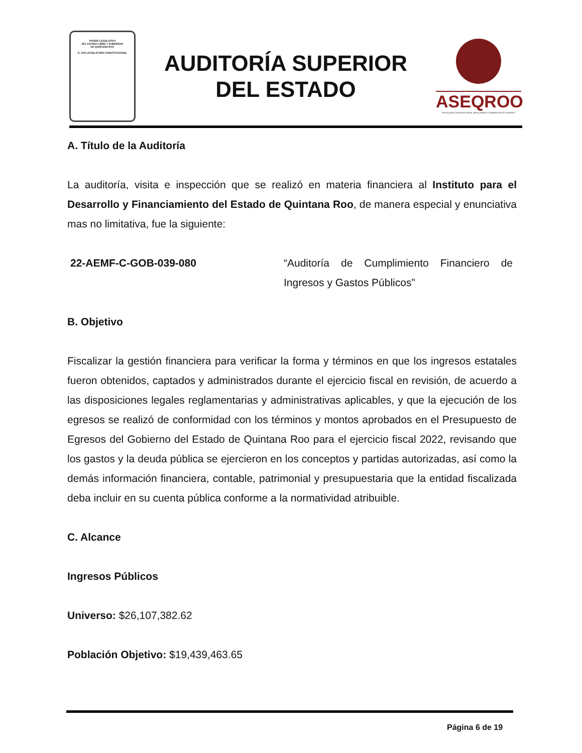PODER LEGISLATIVO
DEL ESTADO LIBRE Y SOBERANO
DE QUINTANA ROO
H. XVII LEGISLATURA CONSTITUCIONAL
AUDITORÍA SUPERIOR
DEL ESTADO
ASEQROO
"FISCALIZAR CON EXCELENCIA, IMPULSANDO LA RENDICIÓN DE CUENTAS"
A. Título de la Auditoría
La auditoría, visita e inspección que se realizó en materia financiera al Instituto para el Desarrollo y Financiamiento del Estado de Quintana Roo, de manera especial y enunciativa mas no limitativa, fue la siguiente:
22-AEMF-C-GOB-039-080 “Auditoría de Cumplimiento Financiero de Ingresos y Gastos Públicos”
B. Objetivo
Fiscalizar la gestión financiera para verificar la forma y términos en que los ingresos estatales fueron obtenidos, captados y administrados durante el ejercicio fiscal en revisión, de acuerdo a las disposiciones legales reglamentarias y administrativas aplicables, y que la ejecución de los egresos se realizó de conformidad con los términos y montos aprobados en el Presupuesto de Egresos del Gobierno del Estado de Quintana Roo para el ejercicio fiscal 2022, revisando que los gastos y la deuda pública se ejercieron en los conceptos y partidas autorizadas, así como la demás información financiera, contable, patrimonial y presupuestaria que la entidad fiscalizada deba incluir en su cuenta pública conforme a la normatividad atribuible.
C. Alcance
Ingresos Públicos
Universo: $26,107,382.62
Población Objetivo: $19,439,463.65
Página 6 de 19